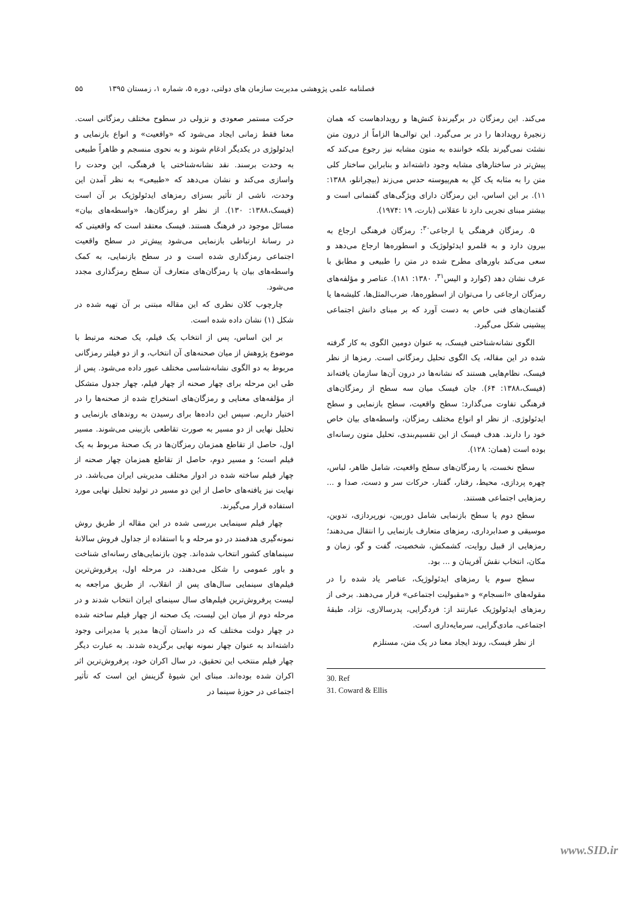فصلنامه علمی پژوهشی مدیریت سازمان های دولتی، دوره ۵، شماره ۱، زمستان ۱۳۹۵ ۵۵
می‌کند. این رمزگان در برگیرندهٔ کنش‌ها و رویدادهاست که همان زنجیرهٔ رویدادها را در بر می‌گیرد. این توالی‌ها الزاماً از درون متن نشئت نمی‌گیرند بلکه خواننده به متون مشابه نیز رجوع می‌کند که پیش‌تر در ساختارهای مشابه وجود داشته‌اند و بنابراین ساختار کلی متن را به مثابه یک کلِ به هم‌پیوسته حدس می‌زند (بیچرانلو، ۱۳۸۸: ۱۱). بر این اساس، این رمزگان دارای ویژگی‌های گفتمانی است و بیشتر مبنای تجربی دارد تا عقلانی (بارت، ۱۹ :۱۹۷۴).
۵. رمزگان فرهنگی یا ارجاعی<sup>۳۰</sup>: رمزگان فرهنگی ارجاع به بیرون دارد و به قلمرو ایدئولوژیک و اسطوره‌ها ارجاع می‌دهد و سعی می‌کند باورهای مطرح شده در متن را طبیعی و مطابق با عرف نشان دهد (کوارد و الیس<sup>۳۱</sup>، ۱۳۸۰: ۱۸۱). عناصر و مؤلفه‌های رمزگان ارجاعی را می‌توان از اسطوره‌ها، ضرب‌المثل‌ها، کلیشه‌ها یا گفتمان‌های فنی خاص به دست آورد که بر مبنای دانش اجتماعی پیشینی شکل می‌گیرد.
الگوی نشانه‌شناختی فیسک، به عنوان دومین الگوی به کار گرفته شده در این مقاله، یک الگوی تحلیل رمزگانی است. رمزها از نظر فیسک، نظام‌هایی هستند که نشانه‌ها در درون آن‌ها سازمان یافته‌اند (فیسک،۱۳۸۸: ۶۴). جان فیسک میان سه سطح از رمزگان‌های فرهنگی تفاوت می‌گذارد: سطح واقعیت، سطح بازنمایی و سطح ایدئولوژی. از نظر او انواع مختلف رمزگان، واسطه‌های بیان خاص خود را دارند. هدف فیسک از این تقسیم‌بندی، تحلیل متون رسانه‌ای بوده است (همان: ۱۲۸).
سطح نخست، یا رمزگان‌های سطح واقعیت، شامل ظاهر، لباس، چهره پردازی، محیط، رفتار، گفتار، حرکات سر و دست، صدا و ... رمزهایی اجتماعی هستند.
سطح دوم یا سطح بازنمایی شامل دوربین، نورپردازی، تدوین، موسیقی و صدابرداری، رمزهای متعارف بازنمایی را انتقال می‌دهند؛ رمزهایی از قبیل روایت، کشمکش، شخصیت، گفت و گو، زمان و مکان، انتخاب نقش آفرینان و ... بود.
سطح سوم یا رمزهای ایدئولوژیک، عناصر یاد شده را در مقوله‌های «انسجام» و «مقبولیت اجتماعی» قرار می‌دهند. برخی از رمزهای ایدئولوژیک عبارتند از: فردگرایی، پدرسالاری، نژاد، طبقهٔ اجتماعی، مادی‌گرایی، سرمایه‌داری است.
از نظر فیسک، روند ایجاد معنا در یک متن، مستلزم
30. Ref
31. Coward & Ellis
حرکت مستمر صعودی و نزولی در سطوح مختلف رمزگانی است. معنا فقط زمانی ایجاد می‌شود که «واقعیت» و انواع بازنمایی و ایدئولوژی در یکدیگر ادغام شوند و به نحوی منسجم و ظاهراً طبیعی به وحدت برسند. نقد نشانه‌شناختی یا فرهنگی، این وحدت را واسازی می‌کند و نشان می‌دهد که «طبیعی» به نظر آمدن این وحدت، ناشی از تأثیر بسزای رمزهای ایدئولوژیک بر آن است (فیسک،۱۳۸۸: ۱۳۰). از نظر او رمزگان‌ها، «واسطه‌های بیان» مسائل موجود در فرهنگ هستند. فیسک معتقد است که واقعیتی که در رسانهٔ ارتباطی بازنمایی می‌شود پیش‌تر در سطح واقعیت اجتماعی رمزگذاری شده است و در سطح بازنمایی، به کمک واسطه‌های بیان یا رمزگان‌های متعارف آن سطح رمزگذاری مجدد می‌شود.
چارچوب کلان نظری که این مقاله مبتنی بر آن تهیه شده در شکل (۱) نشان داده شده است.
بر این اساس، پس از انتخاب یک فیلم، یک صحنه مرتبط با موضوع پژوهش از میان صحنه‌های آن انتخاب، و از دو فیلتر رمزگانی مربوط به دو الگوی نشانه‌شناسی مختلف عبور داده می‌شود. پس از طی این مرحله برای چهار صحنه از چهار فیلم، چهار جدول متشکل از مؤلفه‌های معنایی و رمزگان‌های استخراج شده از صحنه‌ها را در اختیار داریم. سپس این داده‌ها برای رسیدن به روندهای بازنمایی و تحلیل نهایی از دو مسیر به صورت تقاطعی بازبینی می‌شوند. مسیر اول، حاصل از تقاطع همزمان رمزگان‌ها در یک صحنهٔ مربوط به یک فیلم است؛ و مسیر دوم، حاصل از تقاطع همزمان چهار صحنه از چهار فیلم ساخته شده در ادوار مختلف مدیریتی ایران می‌باشد. در نهایت نیز یافته‌های حاصل از این دو مسیر در تولید تحلیل نهایی مورد استفاده قرار می‌گیرند.
چهار فیلم سینمایی بررسی شده در این مقاله از طریق روش نمونه‌گیری هدفمند در دو مرحله و با استفاده از جداول فروش سالانهٔ سینماهای کشور انتخاب شده‌اند. چون بازنمایی‌های رسانه‌ای شناخت و باور عمومی را شکل می‌دهند، در مرحله اول، پرفروش‌ترین فیلم‌های سینمایی سال‌های پس از انقلاب، از طریق مراجعه به لیست پرفروش‌ترین فیلم‌های سال سینمای ایران انتخاب شدند و در مرحله دوم از میان این لیست، یک صحنه از چهار فیلم ساخته شده در چهار دولت مختلف که در داستان آن‌ها مدیر یا مدیرانی وجود داشته‌اند به عنوان چهار نمونه نهایی برگزیده شدند. به عبارت دیگر چهار فیلم منتخب این تحقیق، در سال اکران خود، پرفروش‌ترین اثر اکران شده بوده‌اند. مبنای این شیوهٔ گزینش این است که تأثیر اجتماعی در حوزهٔ سینما در
www.SID.ir